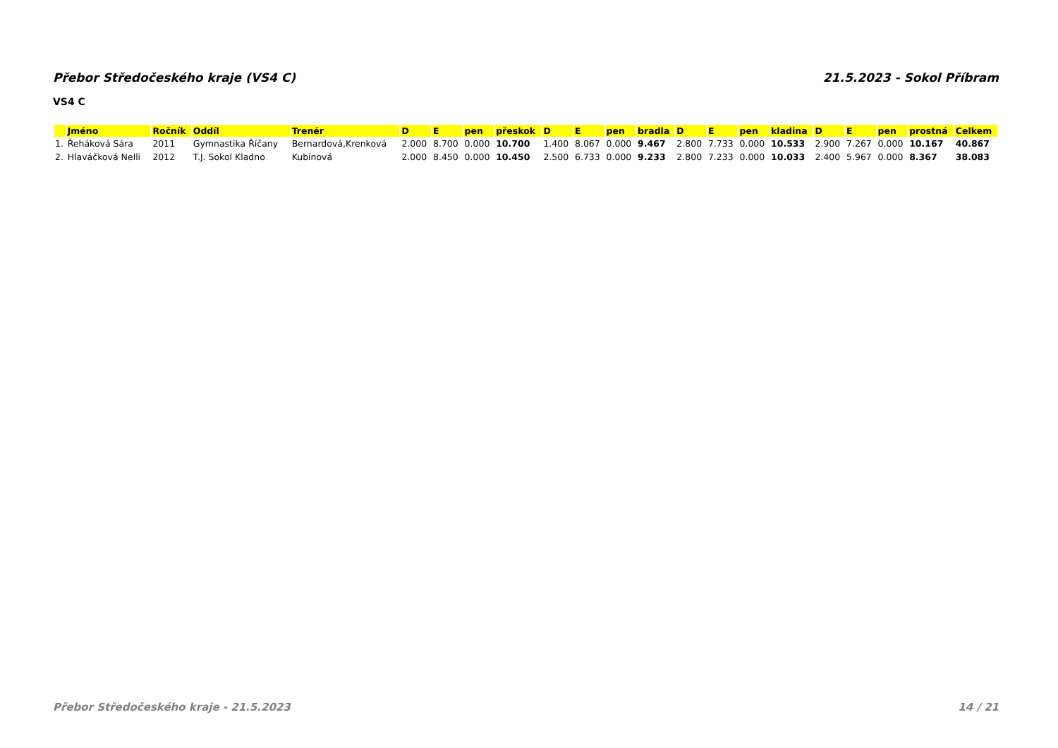Přebor Středočeského kraje (VS4 C) 21.5.2023 - Sokol Příbram
VS4 C
| | Jméno | Ročník | Oddíl | Trenér | D | E | pen | přeskok | D | E | pen | bradla | D | E | pen | kladina | D | E | pen | prostná | Celkem |
| --- | --- | --- | --- | --- | --- | --- | --- | --- | --- | --- | --- | --- | --- | --- | --- | --- | --- | --- | --- | --- | --- |
| 1. | Řeháková Sára | 2011 | Gymnastika Říčany | Bernardová,Krenková | 2.000 | 8.700 | 0.000 | 10.700 | 1.400 | 8.067 | 0.000 | 9.467 | 2.800 | 7.733 | 0.000 | 10.533 | 2.900 | 7.267 | 0.000 | 10.167 | 40.867 |
| 2. | Hlaváčková Nelli | 2012 | T.J. Sokol Kladno | Kubínová | 2.000 | 8.450 | 0.000 | 10.450 | 2.500 | 6.733 | 0.000 | 9.233 | 2.800 | 7.233 | 0.000 | 10.033 | 2.400 | 5.967 | 0.000 | 8.367 | 38.083 |
Přebor Středočeského kraje - 21.5.2023 14 / 21